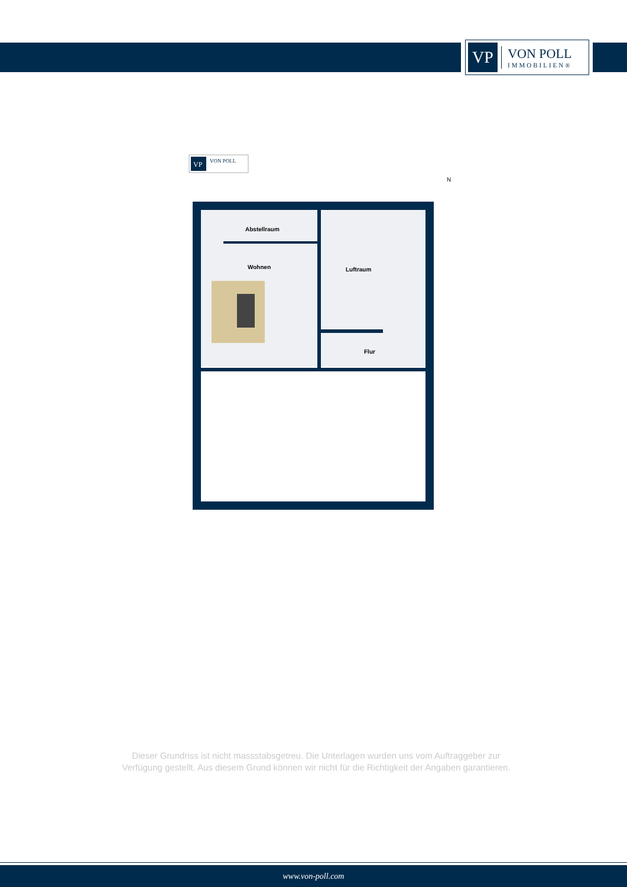VP
VON POLL
IMMOBILIEN®
VP
VON POLL
N
Abstellraum
Wohnen
Luftraum
Flur
Dieser Grundriss ist nicht massstabsgetreu. Die Unterlagen wurden uns vom Auftraggeber zur Verfügung gestellt. Aus diesem Grund können wir nicht für die Richtigkeit der Angaben garantieren.
www.von-poll.com